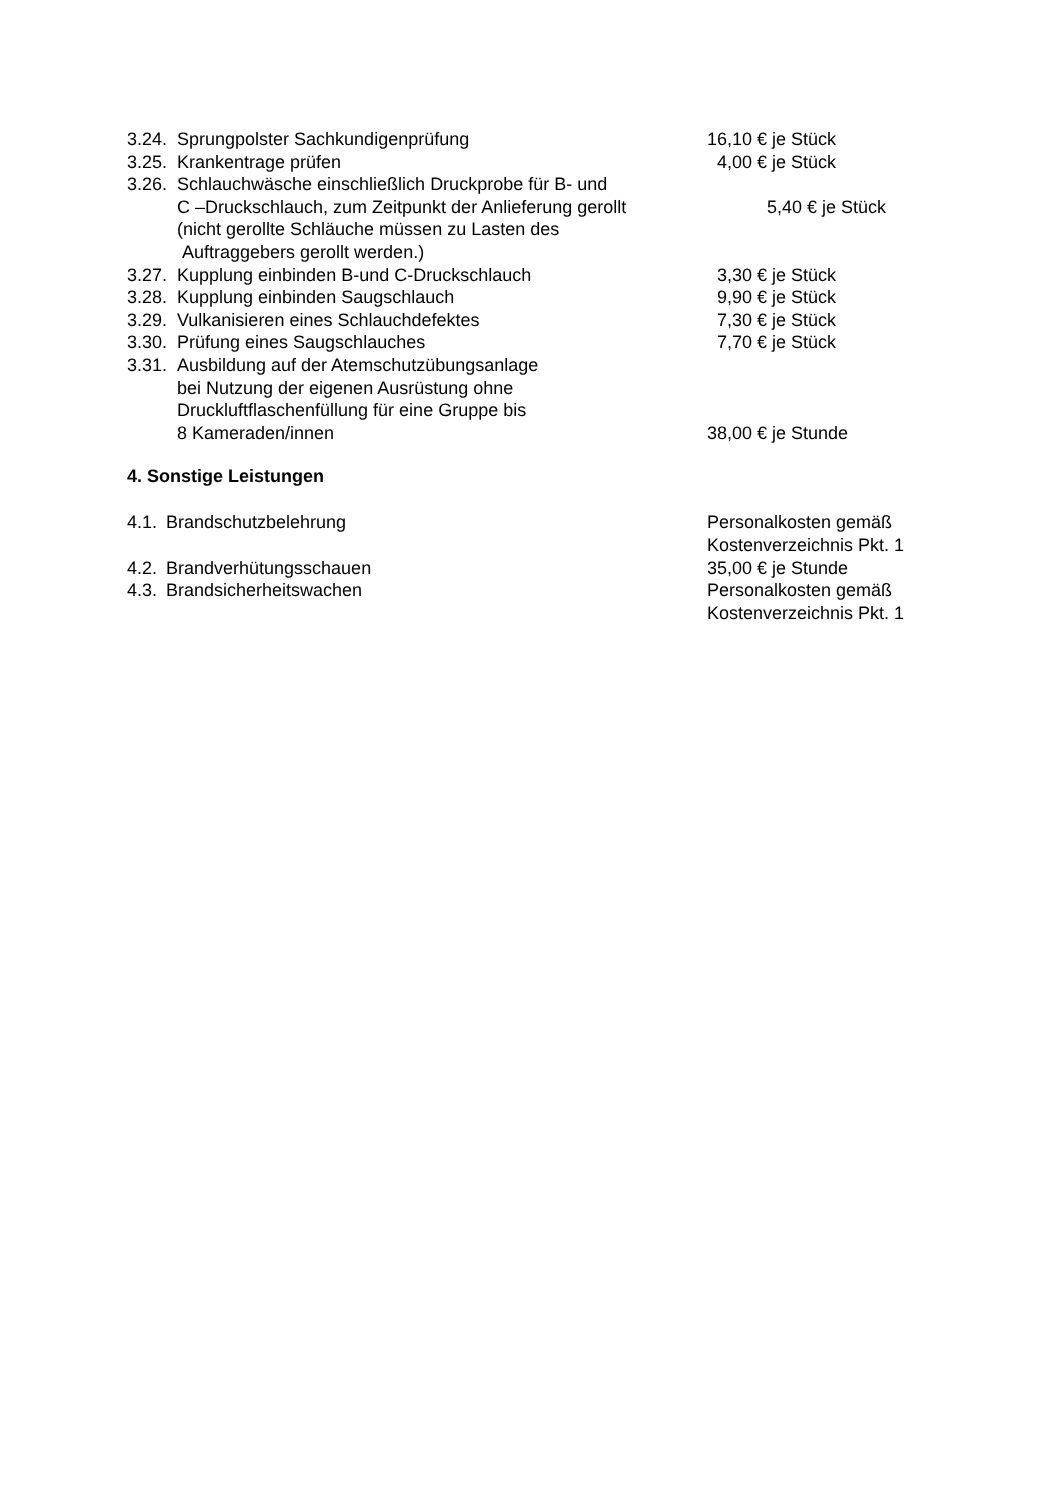3.24. Sprungpolster Sachkundigenprüfung 16,10 € je Stück
3.25. Krankentrage prüfen 4,00 € je Stück
3.26. Schlauchwäsche einschließlich Druckprobe für B- und
C –Druckschlauch, zum Zeitpunkt der Anlieferung gerollt
5,40 € je Stück
(nicht gerollte Schläuche müssen zu Lasten des
Auftraggebers gerollt werden.)
3.27. Kupplung einbinden B-und C-Druckschlauch 3,30 € je Stück
3.28. Kupplung einbinden Saugschlauch 9,90 € je Stück
3.29. Vulkanisieren eines Schlauchdefektes 7,30 € je Stück
3.30. Prüfung eines Saugschlauches 7,70 € je Stück
3.31. Ausbildung auf der Atemschutzübungsanlage
bei Nutzung der eigenen Ausrüstung ohne
Druckluftflaschenfüllung für eine Gruppe bis
8 Kameraden/innen
38,00 € je Stunde
4. Sonstige Leistungen
4.1. Brandschutzbelehrung Personalkosten gemäß
Kostenverzeichnis Pkt. 1
4.2. Brandverhütungsschauen 35,00 € je Stunde
4.3. Brandsicherheitswachen Personalkosten gemäß
Kostenverzeichnis Pkt. 1